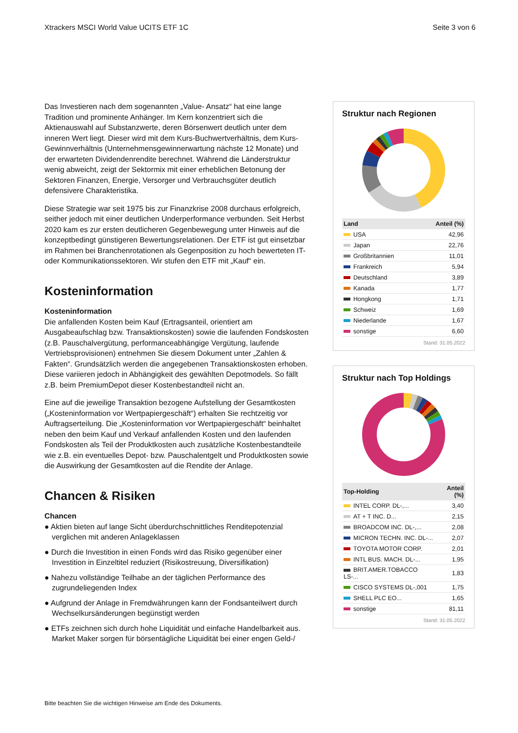Xtrackers MSCI World Value UCITS ETF 1C Seite 3 von 6
Das Investieren nach dem sogenannten „Value- Ansatz“ hat eine lange Tradition und prominente Anhänger. Im Kern konzentriert sich die Aktienauswahl auf Substanzwerte, deren Börsenwert deutlich unter dem inneren Wert liegt. Dieser wird mit dem Kurs-Buchwertverhältnis, dem Kurs-Gewinnverhältnis (Unternehmensgewinnerwartung nächste 12 Monate) und der erwarteten Dividendenrendite berechnet. Während die Länderstruktur wenig abweicht, zeigt der Sektormix mit einer erheblichen Betonung der Sektoren Finanzen, Energie, Versorger und Verbrauchsgüter deutlich defensivere Charakteristika.
Diese Strategie war seit 1975 bis zur Finanzkrise 2008 durchaus erfolgreich, seither jedoch mit einer deutlichen Underperformance verbunden. Seit Herbst 2020 kam es zur ersten deutlicheren Gegenbewegung unter Hinweis auf die konzeptbedingt günstigeren Bewertungsrelationen. Der ETF ist gut einsetzbar im Rahmen bei Branchenrotationen als Gegenposition zu hoch bewerteten IT- oder Kommunikationssektoren. Wir stufen den ETF mit „Kauf“ ein.
Kosteninformation
Kosteninformation
Die anfallenden Kosten beim Kauf (Ertragsanteil, orientiert am Ausgabeaufschlag bzw. Transaktionskosten) sowie die laufenden Fondskosten (z.B. Pauschalvergütung, performanceabhängige Vergütung, laufende Vertriebsprovisionen) entnehmen Sie diesem Dokument unter „Zahlen & Fakten“. Grundsätzlich werden die angegebenen Transaktionskosten erhoben. Diese variieren jedoch in Abhängigkeit des gewählten Depotmodels. So fällt z.B. beim PremiumDepot dieser Kostenbestandteil nicht an.
Eine auf die jeweilige Transaktion bezogene Aufstellung der Gesamtkosten („Kosteninformation vor Wertpapiergeschäft“) erhalten Sie rechtzeitig vor Auftragserteilung. Die „Kosteninformation vor Wertpapiergeschäft“ beinhaltet neben den beim Kauf und Verkauf anfallenden Kosten und den laufenden Fondskosten als Teil der Produktkosten auch zusätzliche Kostenbestandteile wie z.B. ein eventuelles Depot- bzw. Pauschalentgelt und Produktkosten sowie die Auswirkung der Gesamtkosten auf die Rendite der Anlage.
Chancen & Risiken
Chancen
● Aktien bieten auf lange Sicht überdurchschnittliches Renditepotenzial verglichen mit anderen Anlageklassen
● Durch die Investition in einen Fonds wird das Risiko gegenüber einer Investition in Einzeltitel reduziert (Risikostreuung, Diversifikation)
● Nahezu vollständige Teilhabe an der täglichen Performance des zugrundeliegenden Index
● Aufgrund der Anlage in Fremdwährungen kann der Fondsanteilwert durch Wechselkursänderungen begünstigt werden
● ETFs zeichnen sich durch hohe Liquidität und einfache Handelbarkeit aus. Market Maker sorgen für börsentägliche Liquidität bei einer engen Geld-/
Struktur nach Regionen
| Land | Anteil (%) |
| --- | --- |
| USA | 42,96 |
| Japan | 22,76 |
| Großbritannien | 11,01 |
| Frankreich | 5,94 |
| Deutschland | 3,89 |
| Kanada | 1,77 |
| Hongkong | 1,71 |
| Schweiz | 1,69 |
| Niederlande | 1,67 |
| sonstige | 6,60 |
Stand: 31.05.2022
Struktur nach Top Holdings
| Top-Holding | Anteil (%) |
| --- | --- |
| INTEL CORP. DL-,... | 3,40 |
| AT + T INC. D... | 2,15 |
| BROADCOM INC. DL-,... | 2,08 |
| MICRON TECHN. INC. DL-... | 2,07 |
| TOYOTA MOTOR CORP. | 2,01 |
| INTL BUS. MACH. DL-... | 1,95 |
| BRIT.AMER.TOBACCO LS-... | 1,83 |
| CISCO SYSTEMS DL-,001 | 1,75 |
| SHELL PLC EO... | 1,65 |
| sonstige | 81,11 |
Stand: 31.05.2022
Bitte beachten Sie die wichtigen Hinweise am Ende des Dokuments.